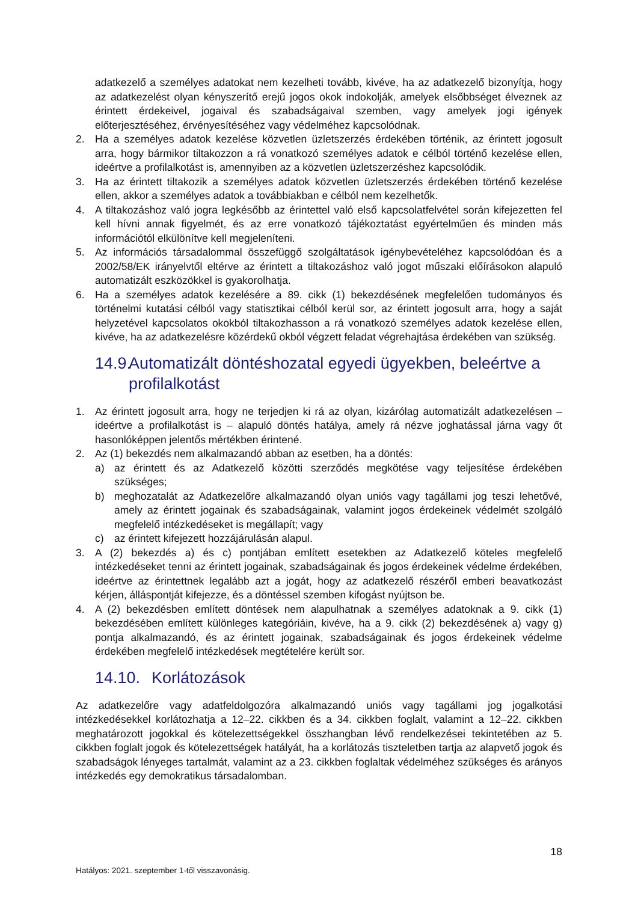adatkezelő a személyes adatokat nem kezelheti tovább, kivéve, ha az adatkezelő bizonyítja, hogy az adatkezelést olyan kényszerítő erejű jogos okok indokolják, amelyek elsőbbséget élveznek az érintett érdekeivel, jogaival és szabadságaival szemben, vagy amelyek jogi igények előterjesztéséhez, érvényesítéséhez vagy védelméhez kapcsolódnak.
2. Ha a személyes adatok kezelése közvetlen üzletszerzés érdekében történik, az érintett jogosult arra, hogy bármikor tiltakozzon a rá vonatkozó személyes adatok e célból történő kezelése ellen, ideértve a profilalkotást is, amennyiben az a közvetlen üzletszerzéshez kapcsolódik.
3. Ha az érintett tiltakozik a személyes adatok közvetlen üzletszerzés érdekében történő kezelése ellen, akkor a személyes adatok a továbbiakban e célból nem kezelhetők.
4. A tiltakozáshoz való jogra legkésőbb az érintettel való első kapcsolatfelvétel során kifejezetten fel kell hívni annak figyelmét, és az erre vonatkozó tájékoztatást egyértelműen és minden más információtól elkülönítve kell megjeleníteni.
5. Az információs társadalommal összefüggő szolgáltatások igénybevételéhez kapcsolódóan és a 2002/58/EK irányelvtől eltérve az érintett a tiltakozáshoz való jogot műszaki előírásokon alapuló automatizált eszközökkel is gyakorolhatja.
6. Ha a személyes adatok kezelésére a 89. cikk (1) bekezdésének megfelelően tudományos és történelmi kutatási célból vagy statisztikai célból kerül sor, az érintett jogosult arra, hogy a saját helyzetével kapcsolatos okokból tiltakozhasson a rá vonatkozó személyes adatok kezelése ellen, kivéve, ha az adatkezelésre közérdekű okból végzett feladat végrehajtása érdekében van szükség.
14.9. Automatizált döntéshozatal egyedi ügyekben, beleértve a profilalkotást
1. Az érintett jogosult arra, hogy ne terjedjen ki rá az olyan, kizárólag automatizált adatkezelésen – ideértve a profilalkotást is – alapuló döntés hatálya, amely rá nézve joghatással járna vagy őt hasonlóképpen jelentős mértékben érintené.
2. Az (1) bekezdés nem alkalmazandó abban az esetben, ha a döntés:
a) az érintett és az Adatkezelő közötti szerződés megkötése vagy teljesítése érdekében szükséges;
b) meghozatalát az Adatkezelőre alkalmazandó olyan uniós vagy tagállami jog teszi lehetővé, amely az érintett jogainak és szabadságainak, valamint jogos érdekeinek védelmét szolgáló megfelelő intézkedéseket is megállapít; vagy
c) az érintett kifejezett hozzájárulásán alapul.
3. A (2) bekezdés a) és c) pontjában említett esetekben az Adatkezelő köteles megfelelő intézkedéseket tenni az érintett jogainak, szabadságainak és jogos érdekeinek védelme érdekében, ideértve az érintettnek legalább azt a jogát, hogy az adatkezelő részéről emberi beavatkozást kérjen, álláspontját kifejezze, és a döntéssel szemben kifogást nyújtson be.
4. A (2) bekezdésben említett döntések nem alapulhatnak a személyes adatoknak a 9. cikk (1) bekezdésében említett különleges kategóriáin, kivéve, ha a 9. cikk (2) bekezdésének a) vagy g) pontja alkalmazandó, és az érintett jogainak, szabadságainak és jogos érdekeinek védelme érdekében megfelelő intézkedések megtételére került sor.
14.10. Korlátozások
Az adatkezelőre vagy adatfeldolgozóra alkalmazandó uniós vagy tagállami jog jogalkotási intézkedésekkel korlátozhatja a 12–22. cikkben és a 34. cikkben foglalt, valamint a 12–22. cikkben meghatározott jogokkal és kötelezettségekkel összhangban lévő rendelkezései tekintetében az 5. cikkben foglalt jogok és kötelezettségek hatályát, ha a korlátozás tiszteletben tartja az alapvető jogok és szabadságok lényeges tartalmát, valamint az a 23. cikkben foglaltak védelméhez szükséges és arányos intézkedés egy demokratikus társadalomban.
18
Hatályos: 2021. szeptember 1-től visszavonásig.